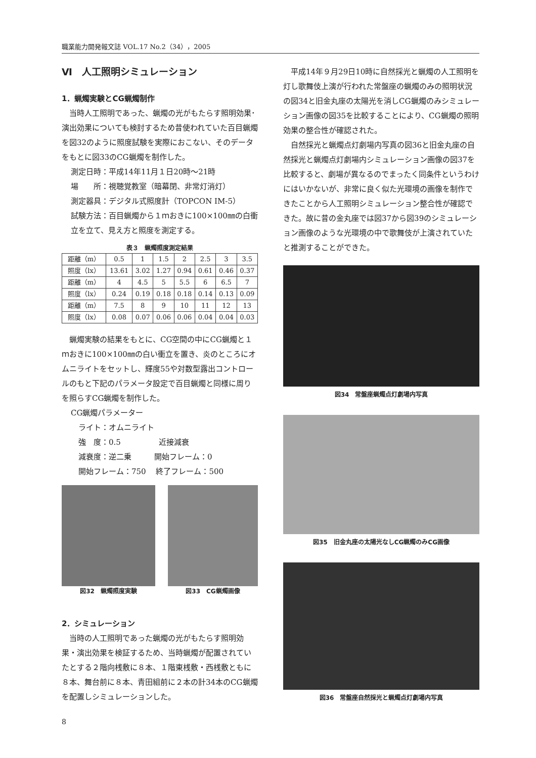職業能力開発報文誌 VOL.17 No.2（34），2005
Ⅵ　人工照明シミュレーション
1．蝋燭実験とCG蝋燭制作
当時人工照明であった、蝋燭の光がもたらす照明効果･演出効果についても検討するため昔使われていた百目蝋燭を図32のように照度試験を実際におこない、そのデータをもとに図33のCG蝋燭を制作した。
測定日時：平成14年11月１日20時〜21時
場　　所：視聴覚教室（暗幕閉、非常灯消灯）
測定器具：デジタル式照度計（TOPCON IM-5）
試験方法：百目蝋燭から１ｍおきに100×100㎜の白衝立を立て、見え方と照度を測定する。
表３　蝋燭照度測定結果
| 距離（m） | 0.5 | 1 | 1.5 | 2 | 2.5 | 3 | 3.5 |
| 照度（lx） | 13.61 | 3.02 | 1.27 | 0.94 | 0.61 | 0.46 | 0.37 |
| 距離（m） | 4 | 4.5 | 5 | 5.5 | 6 | 6.5 | 7 |
| 照度（lx） | 0.24 | 0.19 | 0.18 | 0.18 | 0.14 | 0.13 | 0.09 |
| 距離（m） | 7.5 | 8 | 9 | 10 | 11 | 12 | 13 |
| 照度（lx） | 0.08 | 0.07 | 0.06 | 0.06 | 0.04 | 0.04 | 0.03 |
蝋燭実験の結果をもとに、CG空間の中にCG蝋燭と１ｍおきに100×100㎜の白い衝立を置き、炎のところにオムニライトをセットし、輝度55や対数型露出コントロールのもと下記のパラメータ設定で百目蝋燭と同様に周りを照らすCG蝋燭を制作した。
CG蝋燭パラメーター
　ライト：オムニライト
　強　度：0.5　　　　　近接減衰
　減衰度：逆二乗　　　開始フレーム：0
　開始フレーム：750　 終了フレーム：500
図32　蝋燭照度実験 図33　CG蝋燭画像
2．シミュレーション
当時の人工照明であった蝋燭の光がもたらす照明効果・演出効果を検証するため、当時蝋燭が配置されていたとする２階向桟敷に８本、１階東桟敷・西桟敷ともに８本、舞台前に８本、青田組前に２本の計34本のCG蝋燭を配置しシミュレーションした。
平成14年９月29日10時に自然採光と蝋燭の人工照明を灯し歌舞伎上演が行われた常盤座の蝋燭のみの照明状況の図34と旧金丸座の太陽光を消しCG蝋燭のみシミュレーション画像の図35を比較することにより、CG蝋燭の照明効果の整合性が確認された。
自然採光と蝋燭点灯劇場内写真の図36と旧金丸座の自然採光と蝋燭点灯劇場内シミュレーション画像の図37を比較すると、劇場が異なるのでまったく同条件というわけにはいかないが、非常に良く似た光環境の画像を制作できたことから人工照明シミュレーション整合性が確認できた。故に昔の金丸座では図37から図39のシミュレーション画像のような光環境の中で歌舞伎が上演されていたと推測することができた。
図34　常盤座蝋燭点灯劇場内写真
図35　旧金丸座の太陽光なしCG蝋燭のみCG画像
図36　常盤座自然採光と蝋燭点灯劇場内写真
8